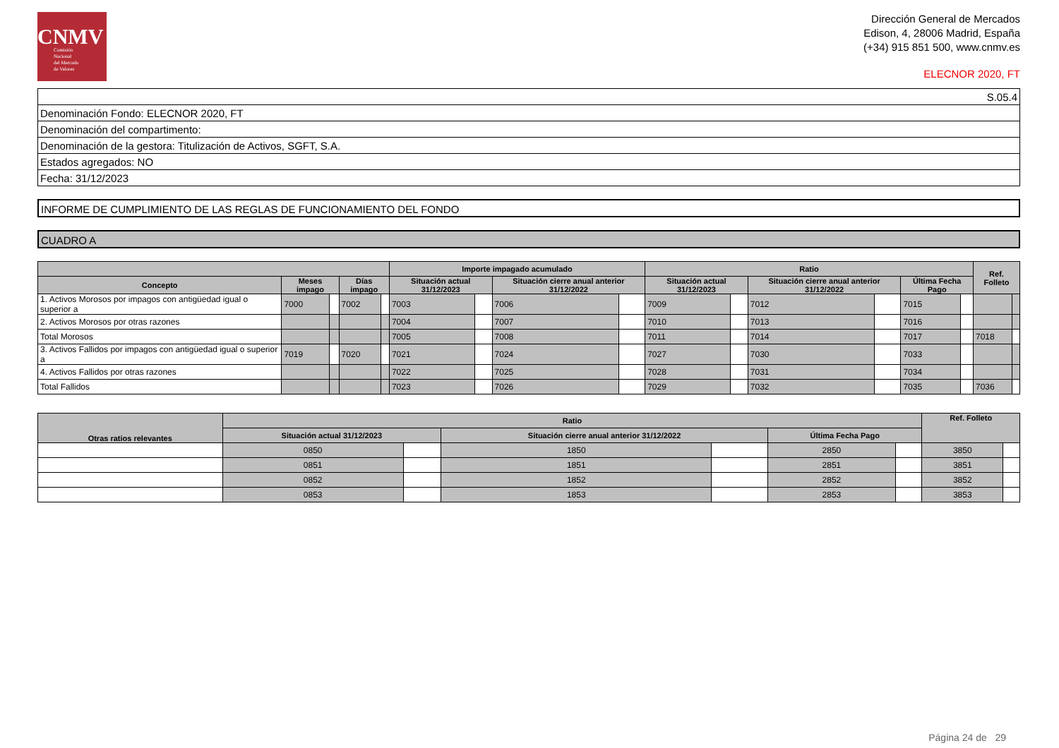CNMV
Comisión
Nacional
del Mercado
de Valores
Dirección General de Mercados
Edison, 4, 28006 Madrid, España
(+34) 915 851 500, www.cnmv.es
ELECNOR 2020, FT
| S.05.4 |
| Denominación Fondo: ELECNOR 2020, FT |
| Denominación del compartimento: |
| Denominación de la gestora: Titulización de Activos, SGFT, S.A. |
| Estados agregados: NO |
| Fecha: 31/12/2023 |
INFORME DE CUMPLIMIENTO DE LAS REGLAS DE FUNCIONAMIENTO DEL FONDO
CUADRO A
| | | | | | Importe impagado acumulado | | | | Ratio | | | | | | Ref. Folleto | |
| --- | --- | --- | --- | --- | --- | --- | --- | --- | --- | --- | --- | --- | --- | --- | --- | --- |
| Concepto | Meses impago | | Días impago | | Situación actual 31/12/2023 | | Situación cierre anual anterior 31/12/2022 | | Situación actual 31/12/2023 | | Situación cierre anual anterior 31/12/2022 | | Última Fecha Pago | | | |
| 1. Activos Morosos por impagos con antigüedad igual o superior a | 7000 | | 7002 | | 7003 | | 7006 | | 7009 | | 7012 | | 7015 | | | |
| 2. Activos Morosos por otras razones | | | | | 7004 | | 7007 | | 7010 | | 7013 | | 7016 | | | |
| Total Morosos | | | | | 7005 | | 7008 | | 7011 | | 7014 | | 7017 | | 7018 | |
| 3. Activos Fallidos por impagos con antigüedad igual o superior a | 7019 | | 7020 | | 7021 | | 7024 | | 7027 | | 7030 | | 7033 | | | |
| 4. Activos Fallidos por otras razones | | | | | 7022 | | 7025 | | 7028 | | 7031 | | 7034 | | | |
| Total Fallidos | | | | | 7023 | | 7026 | | 7029 | | 7032 | | 7035 | | 7036 | |
| Otras ratios relevantes | Ratio | | | | | | Ref. Folleto | |
| --- | --- | --- | --- | --- | --- | --- | --- | --- |
| | Situación actual 31/12/2023 | | Situación cierre anual anterior 31/12/2022 | | Última Fecha Pago | | | |
| | 0850 | | 1850 | | 2850 | | 3850 | |
| | 0851 | | 1851 | | 2851 | | 3851 | |
| | 0852 | | 1852 | | 2852 | | 3852 | |
| | 0853 | | 1853 | | 2853 | | 3853 | |
Página 24 de 29